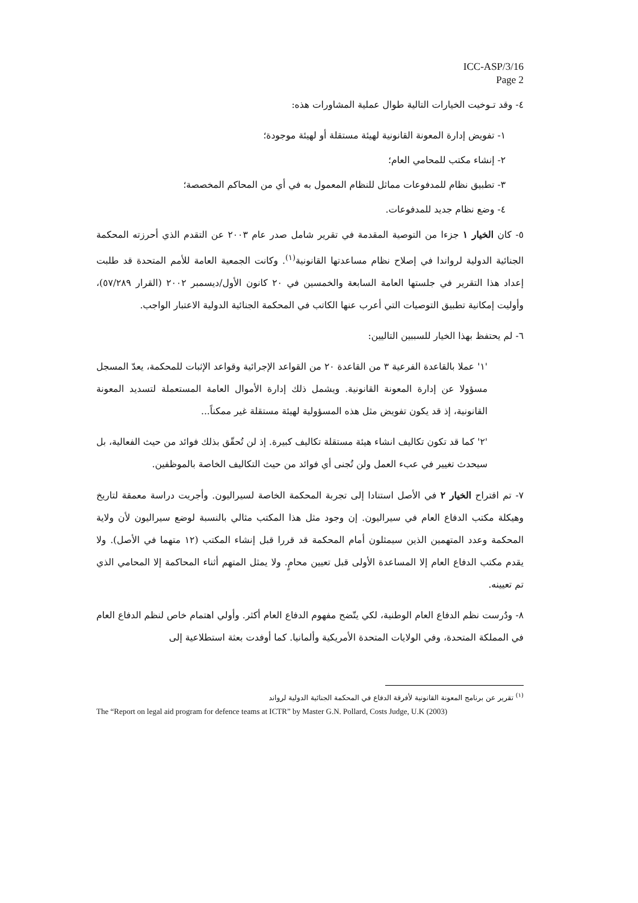ICC-ASP/3/16
Page 2
٤- وقد تـوخيت الخيارات التالية طوال عملية المشاورات هذه:
١- تفويض إدارة المعونة القانونية لهيئة مستقلة أو لهيئة موجودة؛
٢- إنشاء مكتب للمحامي العام؛
٣- تطبيق نظام للمدفوعات مماثل للنظام المعمول به في أي من المحاكم المخصصة؛
٤- وضع نظام جديد للمدفوعات.
٥- كان الخيار ١ جزءا من التوصية المقدمة في تقرير شامل صدر عام ٢٠٠٣ عن التقدم الذي أحرزته المحكمة الجنائية الدولية لرواندا في إصلاح نظام مساعدتها القانونية<sup>(١)</sup>. وكانت الجمعية العامة للأمم المتحدة قد طلبت إعداد هذا التقرير في جلستها العامة السابعة والخمسين في ٢٠ كانون الأول/ديسمبر ٢٠٠٢ (القرار ٥٧/٢٨٩)، وأوليت إمكانية تطبيق التوصيات التي أعرب عنها الكاتب في المحكمة الجنائية الدولية الاعتبار الواجب.
٦- لم يحتفظ بهذا الخيار للسببين التاليين:
'١' عملا بالقاعدة الفرعية ٣ من القاعدة ٢٠ من القواعد الإجرائية وقواعد الإثبات للمحكمة، يعدّ المسجل مسؤولا عن إدارة المعونة القانونية. ويشمل ذلك إدارة الأموال العامة المستعملة لتسديد المعونة القانونية، إذ قد يكون تفويض مثل هذه المسؤولية لهيئة مستقلة غير ممكناً...
'٢' كما قد تكون تكاليف انشاء هيئة مستقلة تكاليف كبيرة. إذ لن تُحقّق بذلك فوائد من حيث الفعالية، بل سيحدث تغيير في عبء العمل ولن تُجنى أي فوائد من حيث التكاليف الخاصة بالموظفين.
٧- تم اقتراح الخيار ٢ في الأصل استنادا إلى تجربة المحكمة الخاصة لسيراليون. وأجريت دراسة معمقة لتاريخ وهيكلة مكتب الدفاع العام في سيراليون. إن وجود مثل هذا المكتب مثالي بالنسبة لوضع سيراليون لأن ولاية المحكمة وعدد المتهمين الذين سيمثلون أمام المحكمة قد قررا قبل إنشاء المكتب (١٢ متهما في الأصل). ولا يقدم مكتب الدفاع العام إلا المساعدة الأولى قبل تعيين محامٍ. ولا يمثل المتهم أثناء المحاكمة إلا المحامي الذي تم تعيينه.
٨- ودُرست نظم الدفاع العام الوطنية، لكي يتّضح مفهوم الدفاع العام أكثر. وأولي اهتمام خاص لنظم الدفاع العام في المملكة المتحدة، وفي الولايات المتحدة الأمريكية وألمانيا. كما أوفدت بعثة استطلاعية إلى
<sup>(١)</sup> تقرير عن برنامج المعونة القانونية لأفرقة الدفاع في المحكمة الجنائية الدولية لرواند
The “Report on legal aid program for defence teams at ICTR” by Master G.N. Pollard, Costs Judge, U.K (2003)